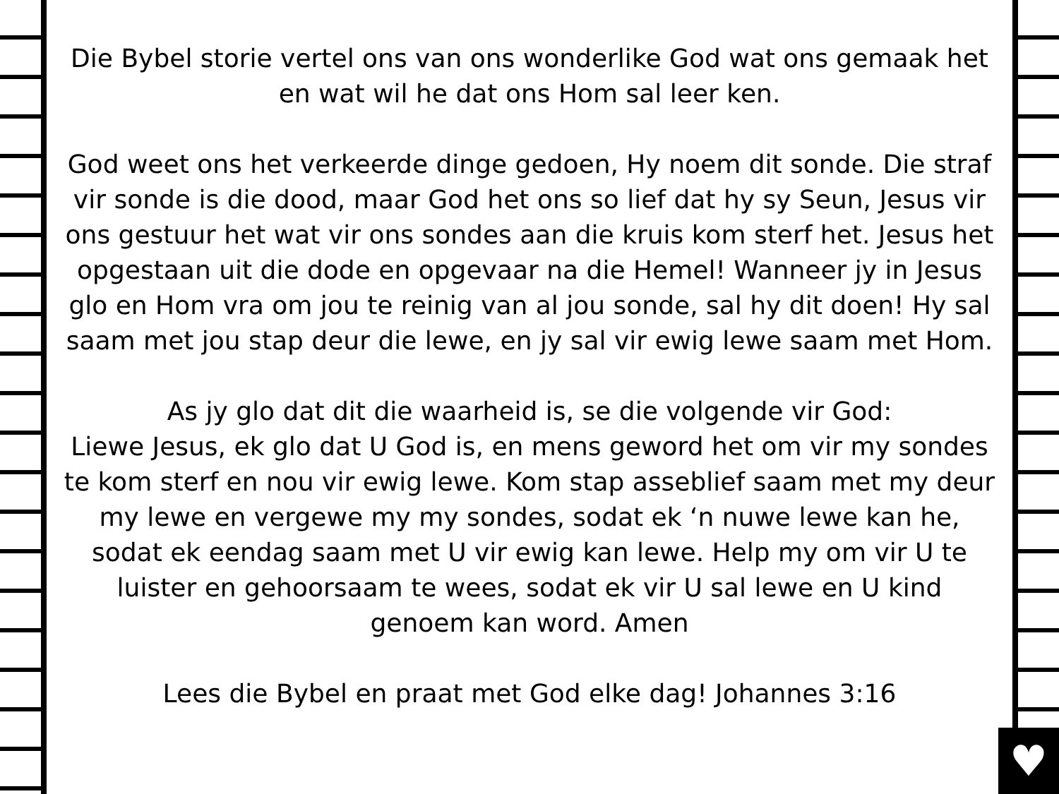♥
Die Bybel storie vertel ons van ons wonderlike God wat ons gemaak het en wat wil he dat ons Hom sal leer ken.
God weet ons het verkeerde dinge gedoen, Hy noem dit sonde. Die straf vir sonde is die dood, maar God het ons so lief dat hy sy Seun, Jesus vir ons gestuur het wat vir ons sondes aan die kruis kom sterf het. Jesus het opgestaan uit die dode en opgevaar na die Hemel! Wanneer jy in Jesus glo en Hom vra om jou te reinig van al jou sonde, sal hy dit doen! Hy sal saam met jou stap deur die lewe, en jy sal vir ewig lewe saam met Hom.
As jy glo dat dit die waarheid is, se die volgende vir God:
Liewe Jesus, ek glo dat U God is, en mens geword het om vir my sondes te kom sterf en nou vir ewig lewe. Kom stap asseblief saam met my deur my lewe en vergewe my my sondes, sodat ek ‘n nuwe lewe kan he, sodat ek eendag saam met U vir ewig kan lewe. Help my om vir U te luister en gehoorsaam te wees, sodat ek vir U sal lewe en U kind genoem kan word. Amen
Lees die Bybel en praat met God elke dag! Johannes 3:16